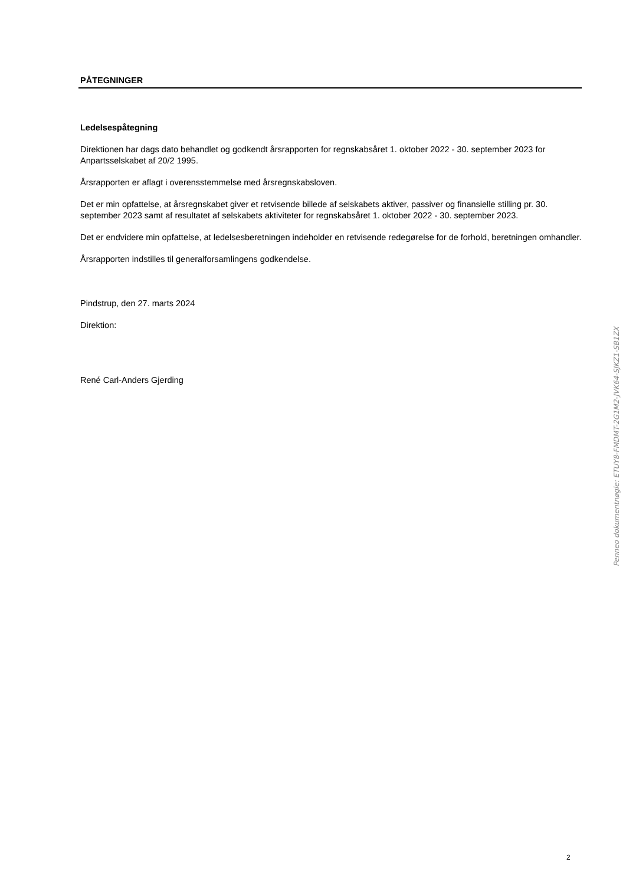PÅTEGNINGER
Ledelsespåtegning
Direktionen har dags dato behandlet og godkendt årsrapporten for regnskabsåret 1. oktober 2022 - 30. september 2023 for Anpartsselskabet af 20/2 1995.
Årsrapporten er aflagt i overensstemmelse med årsregnskabsloven.
Det er min opfattelse, at årsregnskabet giver et retvisende billede af selskabets aktiver, passiver og finansielle stilling pr. 30. september 2023 samt af resultatet af selskabets aktiviteter for regnskabsåret 1. oktober 2022 - 30. september 2023.
Det er endvidere min opfattelse, at ledelsesberetningen indeholder en retvisende redegørelse for de forhold, beretningen omhandler.
Årsrapporten indstilles til generalforsamlingens godkendelse.
Pindstrup, den 27. marts 2024
Direktion:
René Carl-Anders Gjerding
Penneo dokumentnøgle: ETUY8-FMDMT-2G1M2-JVK64-SJKZ1-SB1ZX
2